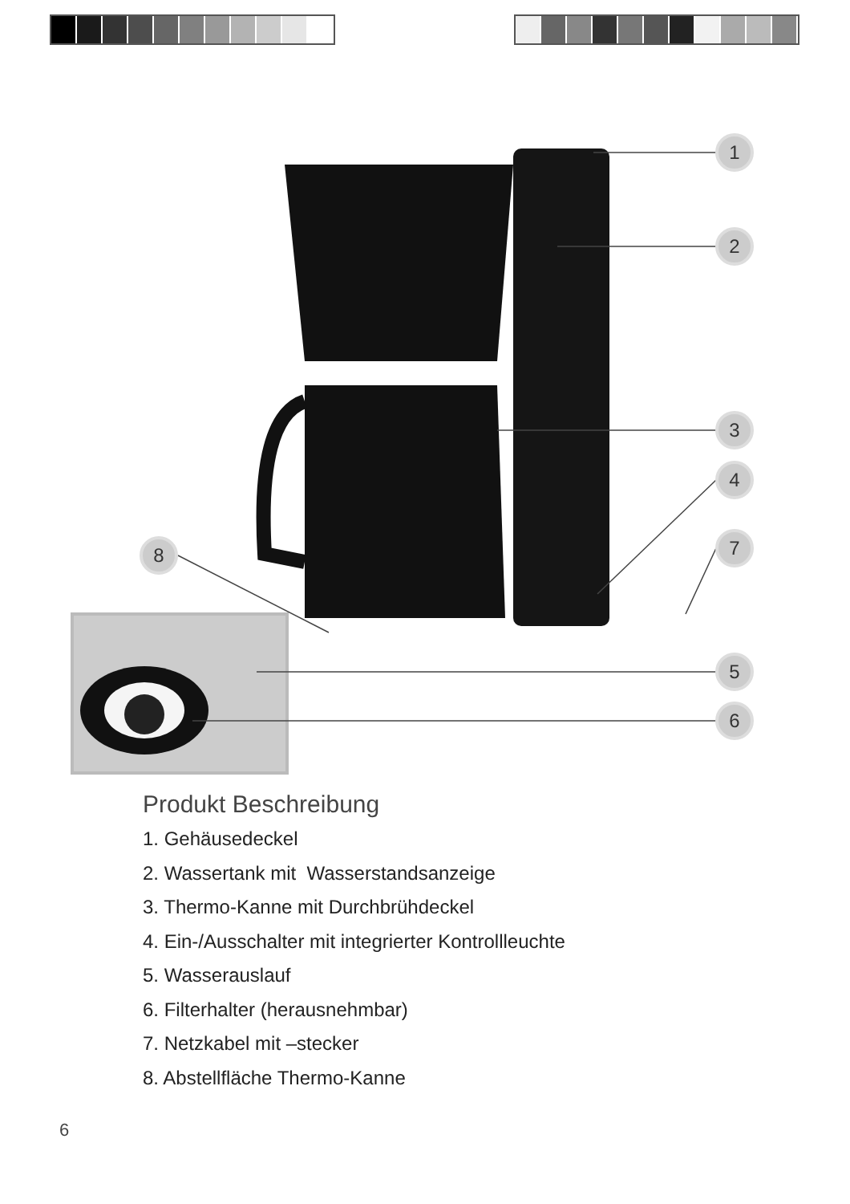1
2
3
4
7
5
6
8
Produkt Beschreibung
1. Gehäusedeckel
2. Wassertank mit Wasserstandsanzeige
3. Thermo-Kanne mit Durchbrühdeckel
4. Ein-/Ausschalter mit integrierter Kontrollleuchte
5. Wasserauslauf
6. Filterhalter (herausnehmbar)
7. Netzkabel mit –stecker
8. Abstellfläche Thermo-Kanne
6